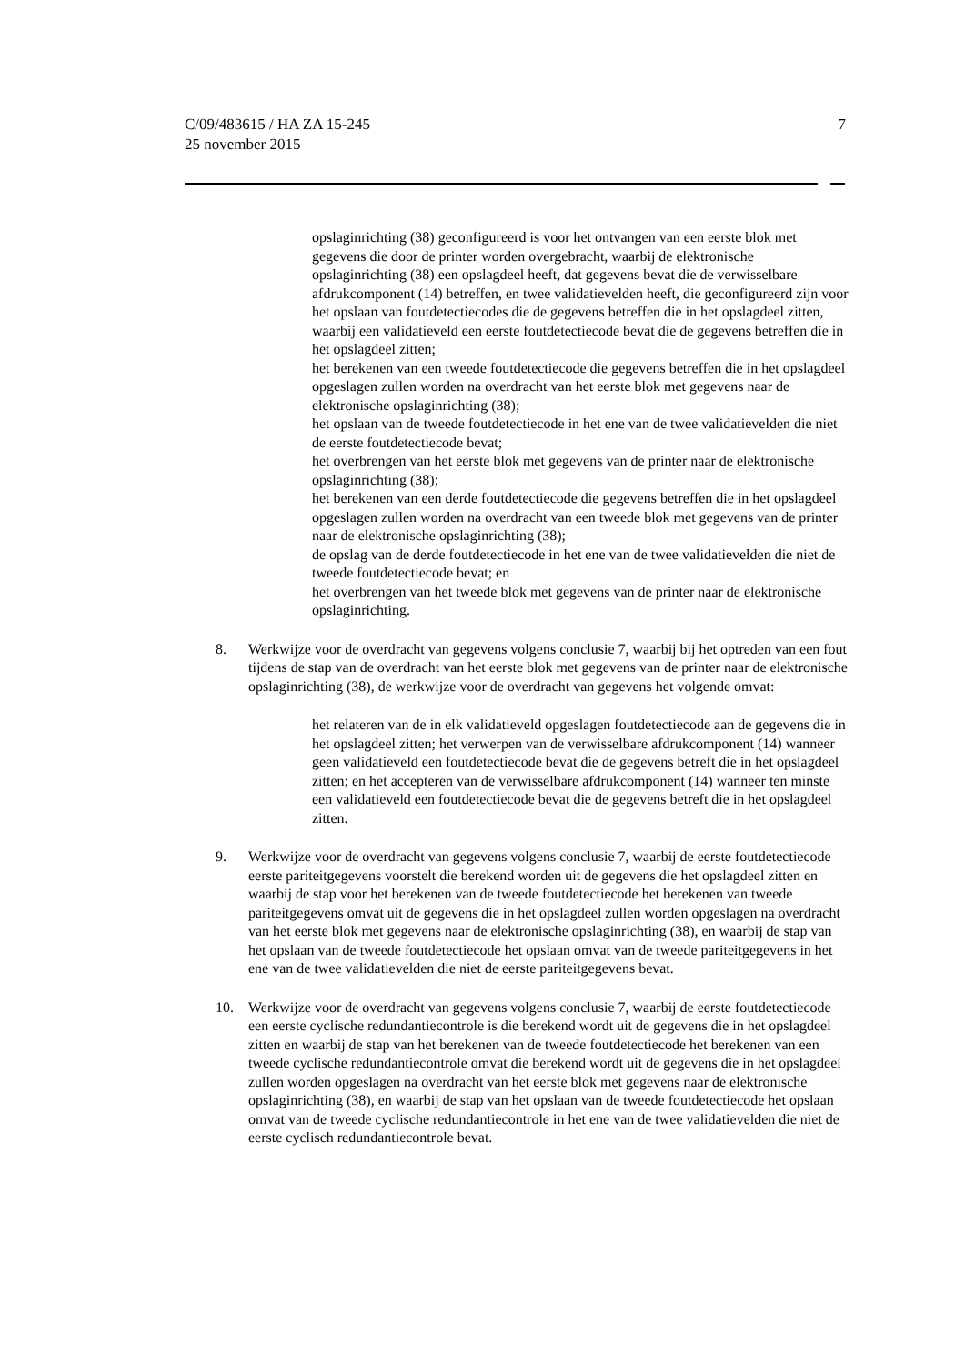7 C/09/483615 / HA ZA 15-245
25 november 2015
opslaginrichting (38) geconfigureerd is voor het ontvangen van een eerste blok met gegevens die door de printer worden overgebracht, waarbij de elektronische opslaginrichting (38) een opslagdeel heeft, dat gegevens bevat die de verwisselbare afdrukcomponent (14) betreffen, en twee validatievelden heeft, die geconfigureerd zijn voor het opslaan van foutdetectiecodes die de gegevens betreffen die in het opslagdeel zitten, waarbij een validatieveld een eerste foutdetectiecode bevat die de gegevens betreffen die in het opslagdeel zitten;
het berekenen van een tweede foutdetectiecode die gegevens betreffen die in het opslagdeel opgeslagen zullen worden na overdracht van het eerste blok met gegevens naar de elektronische opslaginrichting (38);
het opslaan van de tweede foutdetectiecode in het ene van de twee validatievelden die niet de eerste foutdetectiecode bevat;
het overbrengen van het eerste blok met gegevens van de printer naar de elektronische opslaginrichting (38);
het berekenen van een derde foutdetectiecode die gegevens betreffen die in het opslagdeel opgeslagen zullen worden na overdracht van een tweede blok met gegevens van de printer naar de elektronische opslaginrichting (38);
de opslag van de derde foutdetectiecode in het ene van de twee validatievelden die niet de tweede foutdetectiecode bevat; en
het overbrengen van het tweede blok met gegevens van de printer naar de elektronische opslaginrichting.
8. Werkwijze voor de overdracht van gegevens volgens conclusie 7, waarbij bij het optreden van een fout tijdens de stap van de overdracht van het eerste blok met gegevens van de printer naar de elektronische opslaginrichting (38), de werkwijze voor de overdracht van gegevens het volgende omvat:
het relateren van de in elk validatieveld opgeslagen foutdetectiecode aan de gegevens die in het opslagdeel zitten; het verwerpen van de verwisselbare afdrukcomponent (14) wanneer geen validatieveld een foutdetectiecode bevat die de gegevens betreft die in het opslagdeel zitten; en het accepteren van de verwisselbare afdrukcomponent (14) wanneer ten minste een validatieveld een foutdetectiecode bevat die de gegevens betreft die in het opslagdeel zitten.
9. Werkwijze voor de overdracht van gegevens volgens conclusie 7, waarbij de eerste foutdetectiecode eerste pariteitgegevens voorstelt die berekend worden uit de gegevens die het opslagdeel zitten en waarbij de stap voor het berekenen van de tweede foutdetectiecode het berekenen van tweede pariteitgegevens omvat uit de gegevens die in het opslagdeel zullen worden opgeslagen na overdracht van het eerste blok met gegevens naar de elektronische opslaginrichting (38), en waarbij de stap van het opslaan van de tweede foutdetectiecode het opslaan omvat van de tweede pariteitgegevens in het ene van de twee validatievelden die niet de eerste pariteitgegevens bevat.
10. Werkwijze voor de overdracht van gegevens volgens conclusie 7, waarbij de eerste foutdetectiecode een eerste cyclische redundantiecontrole is die berekend wordt uit de gegevens die in het opslagdeel zitten en waarbij de stap van het berekenen van de tweede foutdetectiecode het berekenen van een tweede cyclische redundantiecontrole omvat die berekend wordt uit de gegevens die in het opslagdeel zullen worden opgeslagen na overdracht van het eerste blok met gegevens naar de elektronische opslaginrichting (38), en waarbij de stap van het opslaan van de tweede foutdetectiecode het opslaan omvat van de tweede cyclische redundantiecontrole in het ene van de twee validatievelden die niet de eerste cyclisch redundantiecontrole bevat.